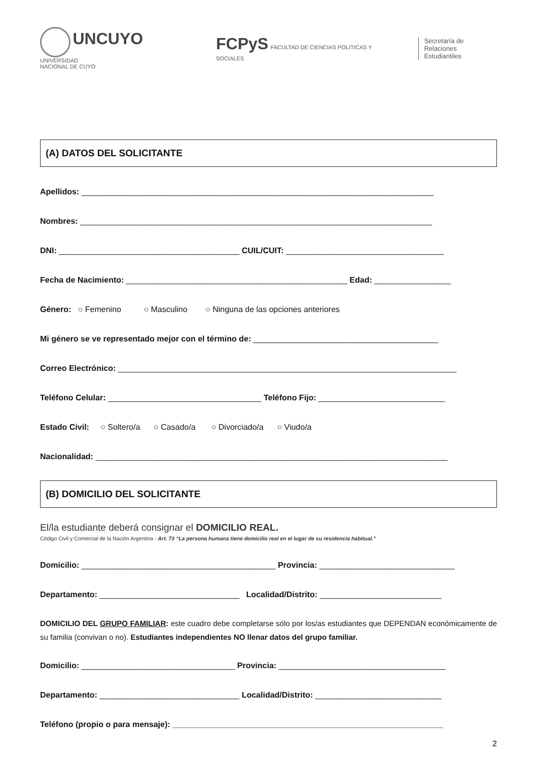UNCUYO
UNIVERSIDAD
NACIONAL DE CUYO
FCPyS FACULTAD DE CIENCIAS POLÍTICAS Y SOCIALES
Secretaría de Relaciones
Estudiantiles
(A) DATOS DEL SOLICITANTE
Apellidos: ______________________________________________________________________________
Nombres: ______________________________________________________________________________
DNI: ________________________________________ CUIL/CUIT: ___________________________________
Fecha de Nacimiento: _________________________________________________ Edad: _________________
Género: ○ Femenino ○ Masculino ○ Ninguna de las opciones anteriores
Mi género se ve representado mejor con el término de: _________________________________________
Correo Electrónico: ___________________________________________________________________________
Teléfono Celular: __________________________________ Teléfono Fijo: ____________________________
Estado Civil: ○ Soltero/a ○ Casado/a ○ Divorciado/a ○ Viudo/a
Nacionalidad: ______________________________________________________________________________
(B) DOMICILIO DEL SOLICITANTE
El/la estudiante deberá consignar el DOMICILIO REAL.
Código Civil y Comercial de la Nación Argentina - Art. 73 “La persona humana tiene domicilio real en el lugar de su residencia habitual.”
Domicilio: ___________________________________________ Provincia: ______________________________
Departamento: _______________________________ Localidad/Distrito: ___________________________
DOMICILIO DEL GRUPO FAMILIAR: este cuadro debe completarse sólo por los/as estudiantes que DEPENDAN económicamente de su familia (convivan o no). Estudiantes independientes NO llenar datos del grupo familiar.
Domicilio: __________________________________ Provincia: _____________________________________
Departamento: _______________________________ Localidad/Distrito: ____________________________
Teléfono (propio o para mensaje): ____________________________________________________________
2